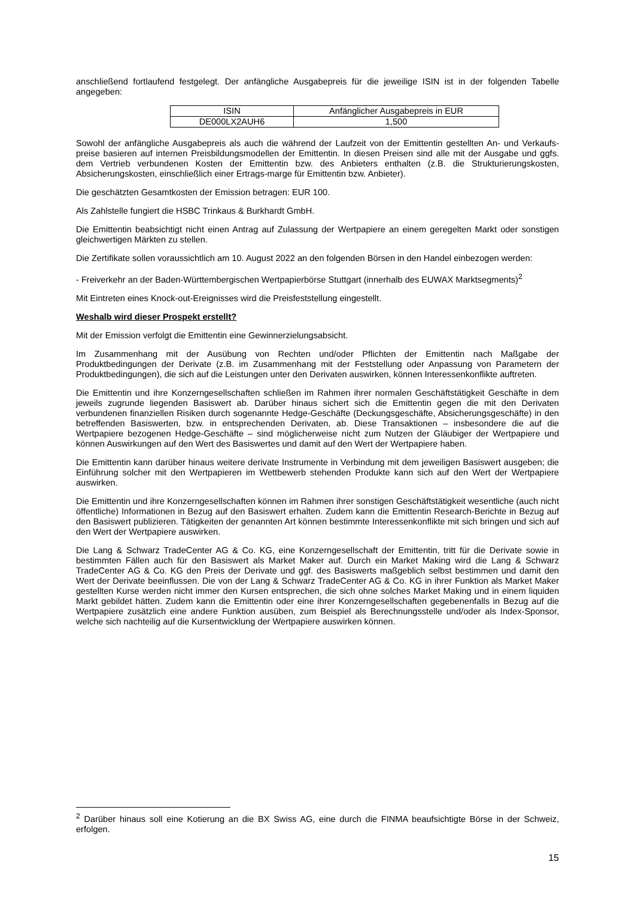anschließend fortlaufend festgelegt. Der anfängliche Ausgabepreis für die jeweilige ISIN ist in der folgenden Tabelle angegeben:
| ISIN | Anfänglicher Ausgabepreis in EUR |
| DE000LX2AUH6 | 1,500 |
Sowohl der anfängliche Ausgabepreis als auch die während der Laufzeit von der Emittentin gestellten An- und Verkaufs-preise basieren auf internen Preisbildungsmodellen der Emittentin. In diesen Preisen sind alle mit der Ausgabe und ggfs. dem Vertrieb verbundenen Kosten der Emittentin bzw. des Anbieters enthalten (z.B. die Strukturierungskosten, Absicherungskosten, einschließlich einer Ertrags-marge für Emittentin bzw. Anbieter).
Die geschätzten Gesamtkosten der Emission betragen: EUR 100.
Als Zahlstelle fungiert die HSBC Trinkaus & Burkhardt GmbH.
Die Emittentin beabsichtigt nicht einen Antrag auf Zulassung der Wertpapiere an einem geregelten Markt oder sonstigen gleichwertigen Märkten zu stellen.
Die Zertifikate sollen voraussichtlich am 10. August 2022 an den folgenden Börsen in den Handel einbezogen werden:
- Freiverkehr an der Baden-Württembergischen Wertpapierbörse Stuttgart (innerhalb des EUWAX Marktsegments)<sup>2</sup>
Mit Eintreten eines Knock-out-Ereignisses wird die Preisfeststellung eingestellt.
Weshalb wird dieser Prospekt erstellt?
Mit der Emission verfolgt die Emittentin eine Gewinnerzielungsabsicht.
Im Zusammenhang mit der Ausübung von Rechten und/oder Pflichten der Emittentin nach Maßgabe der Produktbedingungen der Derivate (z.B. im Zusammenhang mit der Feststellung oder Anpassung von Parametern der Produktbedingungen), die sich auf die Leistungen unter den Derivaten auswirken, können Interessenkonflikte auftreten.
Die Emittentin und ihre Konzerngesellschaften schließen im Rahmen ihrer normalen Geschäftstätigkeit Geschäfte in dem jeweils zugrunde liegenden Basiswert ab. Darüber hinaus sichert sich die Emittentin gegen die mit den Derivaten verbundenen finanziellen Risiken durch sogenannte Hedge-Geschäfte (Deckungsgeschäfte, Absicherungsgeschäfte) in den betreffenden Basiswerten, bzw. in entsprechenden Derivaten, ab. Diese Transaktionen – insbesondere die auf die Wertpapiere bezogenen Hedge-Geschäfte – sind möglicherweise nicht zum Nutzen der Gläubiger der Wertpapiere und können Auswirkungen auf den Wert des Basiswertes und damit auf den Wert der Wertpapiere haben.
Die Emittentin kann darüber hinaus weitere derivate Instrumente in Verbindung mit dem jeweiligen Basiswert ausgeben; die Einführung solcher mit den Wertpapieren im Wettbewerb stehenden Produkte kann sich auf den Wert der Wertpapiere auswirken.
Die Emittentin und ihre Konzerngesellschaften können im Rahmen ihrer sonstigen Geschäftstätigkeit wesentliche (auch nicht öffentliche) Informationen in Bezug auf den Basiswert erhalten. Zudem kann die Emittentin Research-Berichte in Bezug auf den Basiswert publizieren. Tätigkeiten der genannten Art können bestimmte Interessenkonflikte mit sich bringen und sich auf den Wert der Wertpapiere auswirken.
Die Lang & Schwarz TradeCenter AG & Co. KG, eine Konzerngesellschaft der Emittentin, tritt für die Derivate sowie in bestimmten Fällen auch für den Basiswert als Market Maker auf. Durch ein Market Making wird die Lang & Schwarz TradeCenter AG & Co. KG den Preis der Derivate und ggf. des Basiswerts maßgeblich selbst bestimmen und damit den Wert der Derivate beeinflussen. Die von der Lang & Schwarz TradeCenter AG & Co. KG in ihrer Funktion als Market Maker gestellten Kurse werden nicht immer den Kursen entsprechen, die sich ohne solches Market Making und in einem liquiden Markt gebildet hätten. Zudem kann die Emittentin oder eine ihrer Konzerngesellschaften gegebenenfalls in Bezug auf die Wertpapiere zusätzlich eine andere Funktion ausüben, zum Beispiel als Berechnungsstelle und/oder als Index-Sponsor, welche sich nachteilig auf die Kursentwicklung der Wertpapiere auswirken können.
<sup>2</sup> Darüber hinaus soll eine Kotierung an die BX Swiss AG, eine durch die FINMA beaufsichtigte Börse in der Schweiz, erfolgen.
15